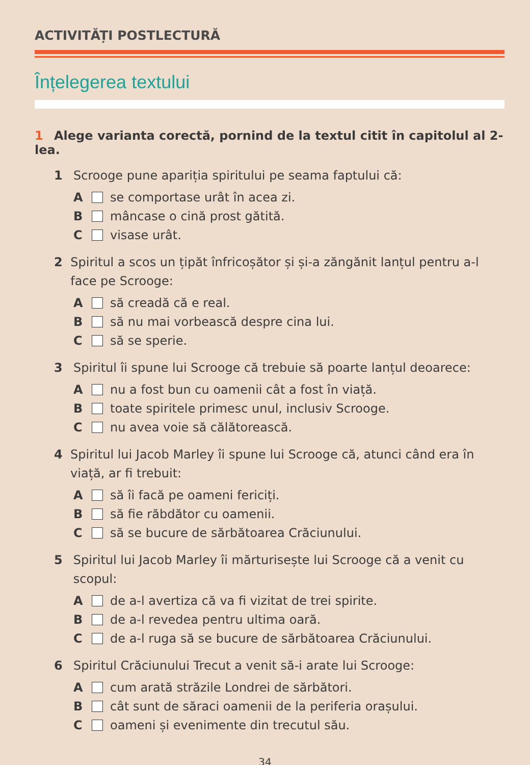ACTIVITĂȚI POSTLECTURĂ
Înțelegerea textului
1 Alege varianta corectă, pornind de la textul citit în capitolul al 2-lea.
1 Scrooge pune apariția spiritului pe seama faptului că:
A se comportase urât în acea zi.
B mâncase o cină prost gătită.
C visase urât.
2 Spiritul a scos un țipăt înfricoșător și și-a zăngănit lanțul pentru a-l face pe Scrooge:
A să creadă că e real.
B să nu mai vorbească despre cina lui.
C să se sperie.
3 Spiritul îi spune lui Scrooge că trebuie să poarte lanțul deoarece:
A nu a fost bun cu oamenii cât a fost în viață.
B toate spiritele primesc unul, inclusiv Scrooge.
C nu avea voie să călătorească.
4 Spiritul lui Jacob Marley îi spune lui Scrooge că, atunci când era în viață, ar fi trebuit:
A să îi facă pe oameni fericiți.
B să fie răbdător cu oamenii.
C să se bucure de sărbătoarea Crăciunului.
5 Spiritul lui Jacob Marley îi mărturisește lui Scrooge că a venit cu scopul:
A de a-l avertiza că va fi vizitat de trei spirite.
B de a-l revedea pentru ultima oară.
C de a-l ruga să se bucure de sărbătoarea Crăciunului.
6 Spiritul Crăciunului Trecut a venit să-i arate lui Scrooge:
A cum arată străzile Londrei de sărbători.
B cât sunt de săraci oamenii de la periferia orașului.
C oameni și evenimente din trecutul său.
34